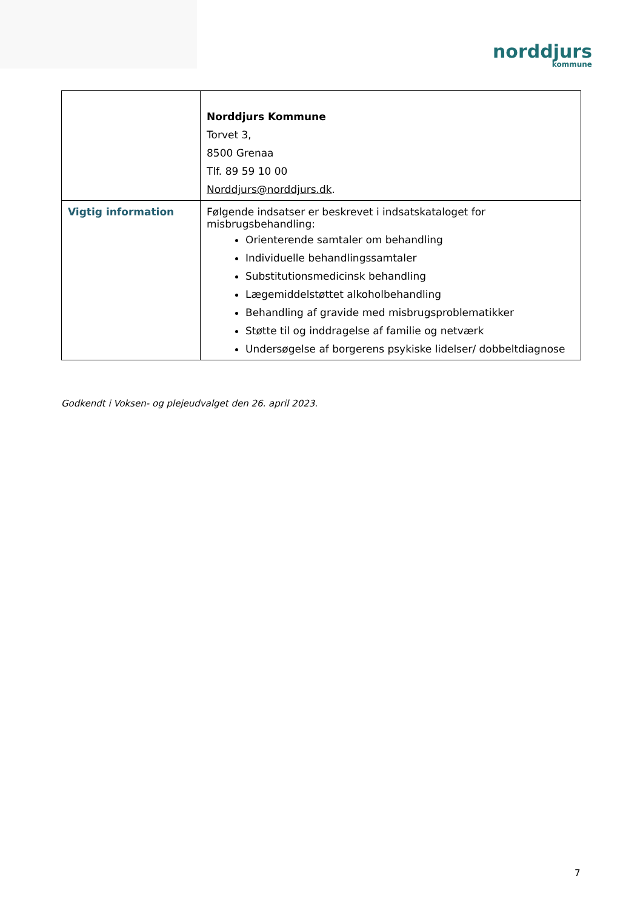norddjurs
kommune
| | Norddjurs Kommune Torvet 3, 8500 Grenaa Tlf. 89 59 10 00 Norddjurs@norddjurs.dk . |
| Vigtig information | Følgende indsatser er beskrevet i indsatskataloget for misbrugsbehandling: Orienterende samtaler om behandling Individuelle behandlingssamtaler Substitutionsmedicinsk behandling Lægemiddelstøttet alkoholbehandling Behandling af gravide med misbrugsproblematikker Støtte til og inddragelse af familie og netværk Undersøgelse af borgerens psykiske lidelser/ dobbeltdiagnose |
Godkendt i Voksen- og plejeudvalget den 26. april 2023.
7